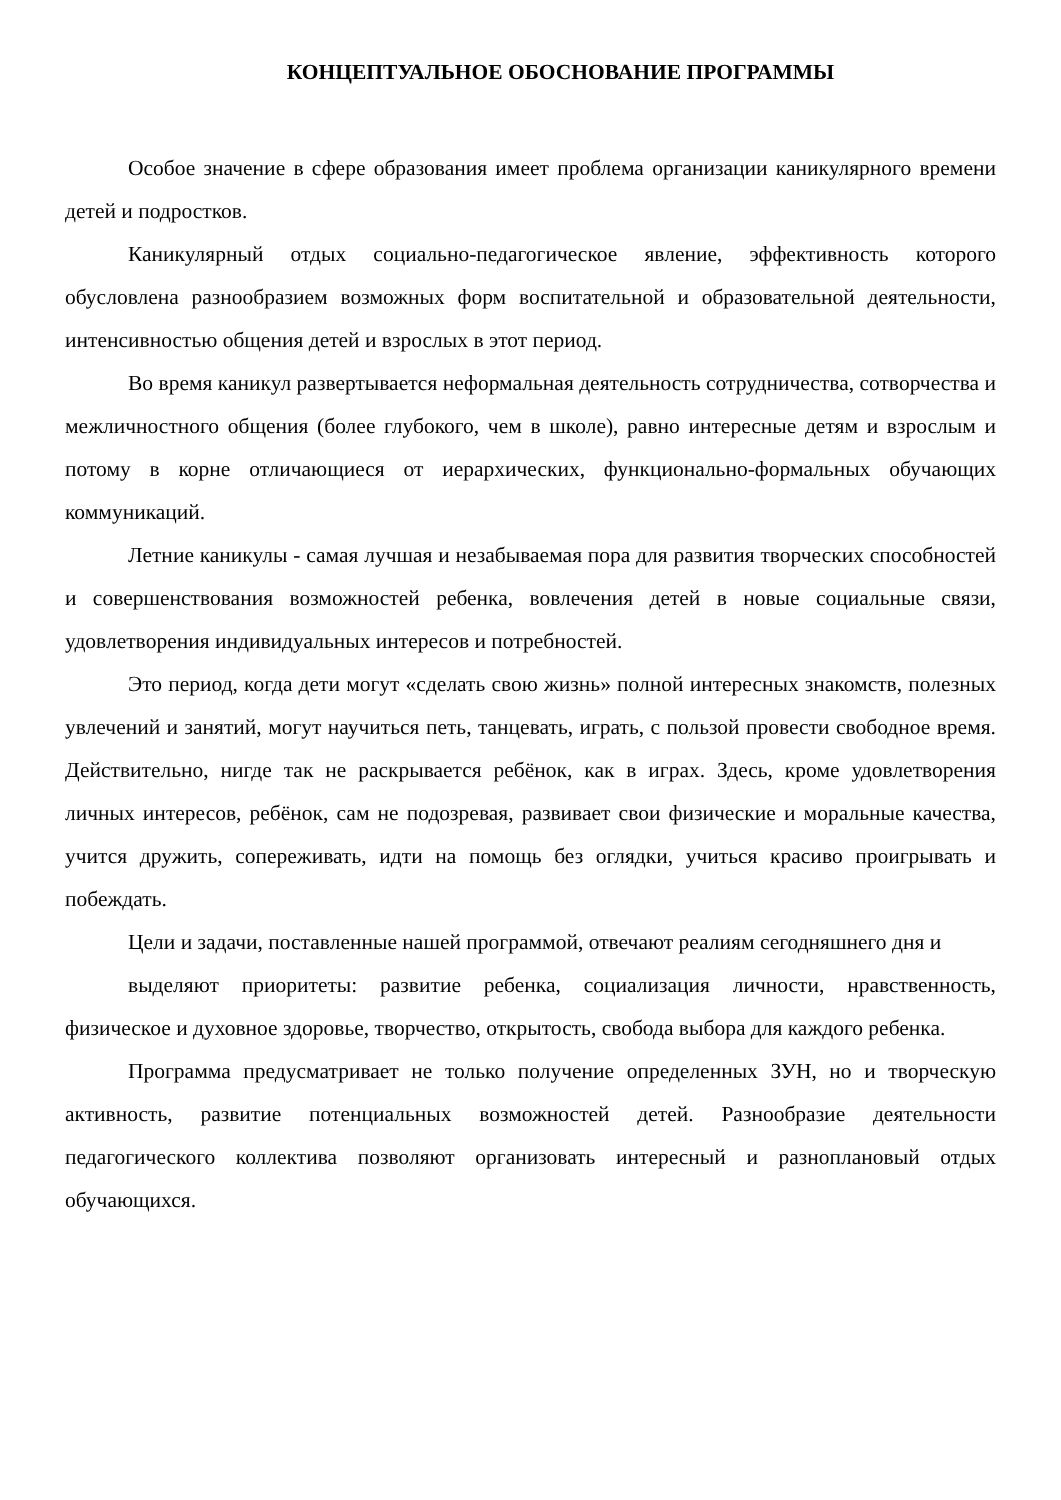КОНЦЕПТУАЛЬНОЕ ОБОСНОВАНИЕ ПРОГРАММЫ
Особое значение в сфере образования имеет проблема организации каникулярного времени детей и подростков.
Каникулярный отдых социально-педагогическое явление, эффективность которого обусловлена разнообразием возможных форм воспитательной и образовательной деятельности, интенсивностью общения детей и взрослых в этот период.
Во время каникул развертывается неформальная деятельность сотрудничества, сотворчества и межличностного общения (более глубокого, чем в школе), равно интересные детям и взрослым и потому в корне отличающиеся от иерархических, функционально-формальных обучающих коммуникаций.
Летние каникулы - самая лучшая и незабываемая пора для развития творческих способностей и совершенствования возможностей ребенка, вовлечения детей в новые социальные связи, удовлетворения индивидуальных интересов и потребностей.
Это период, когда дети могут «сделать свою жизнь» полной интересных знакомств, полезных увлечений и занятий, могут научиться петь, танцевать, играть, с пользой провести свободное время. Действительно, нигде так не раскрывается ребёнок, как в играх. Здесь, кроме удовлетворения личных интересов, ребёнок, сам не подозревая, развивает свои физические и моральные качества, учится дружить, сопереживать, идти на помощь без оглядки, учиться красиво проигрывать и побеждать.
Цели и задачи, поставленные нашей программой, отвечают реалиям сегодняшнего дня и
выделяют приоритеты: развитие ребенка, социализация личности, нравственность, физическое и духовное здоровье, творчество, открытость, свобода выбора для каждого ребенка.
Программа предусматривает не только получение определенных ЗУН, но и творческую активность, развитие потенциальных возможностей детей. Разнообразие деятельности педагогического коллектива позволяют организовать интересный и разноплановый отдых обучающихся.